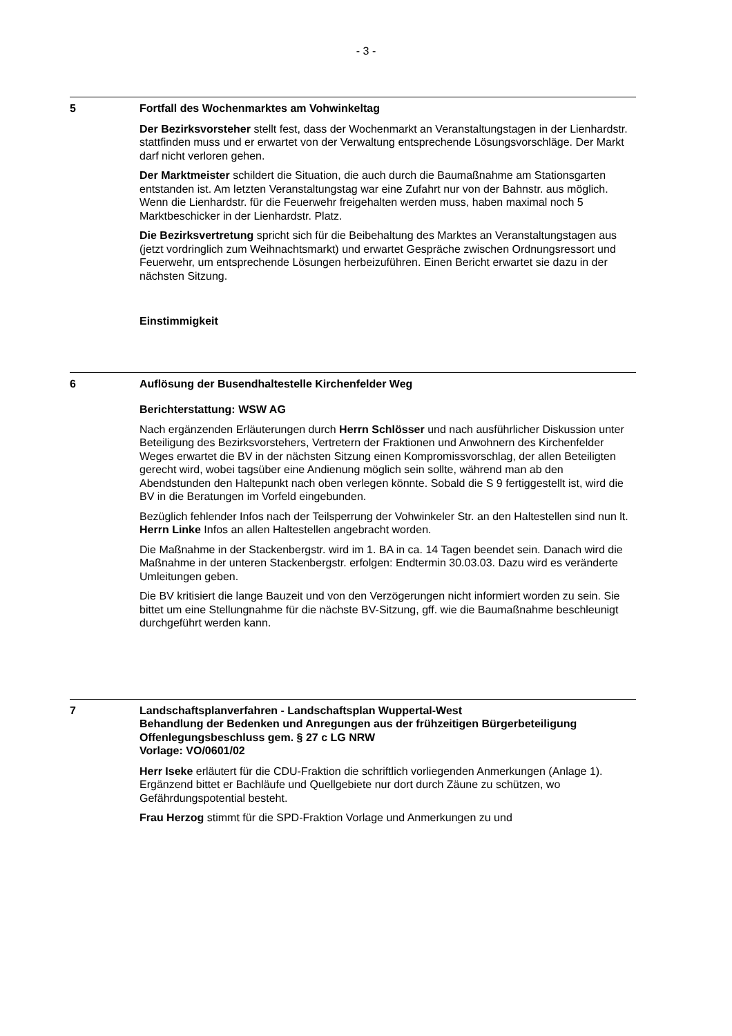- 3 -
5 Fortfall des Wochenmarktes am Vohwinkeltag
Der Bezirksvorsteher stellt fest, dass der Wochenmarkt an Veranstaltungstagen in der Lienhardstr. stattfinden muss und er erwartet von der Verwaltung entsprechende Lösungsvorschläge. Der Markt darf nicht verloren gehen.
Der Marktmeister schildert die Situation, die auch durch die Baumaßnahme am Stationsgarten entstanden ist. Am letzten Veranstaltungstag war eine Zufahrt nur von der Bahnstr. aus möglich. Wenn die Lienhardstr. für die Feuerwehr freigehalten werden muss, haben maximal noch 5 Marktbeschicker in der Lienhardstr. Platz.
Die Bezirksvertretung spricht sich für die Beibehaltung des Marktes an Veranstaltungstagen aus (jetzt vordringlich zum Weihnachtsmarkt) und erwartet Gespräche zwischen Ordnungsressort und Feuerwehr, um entsprechende Lösungen herbeizuführen. Einen Bericht erwartet sie dazu in der nächsten Sitzung.
Einstimmigkeit
6 Auflösung der Busendhaltestelle Kirchenfelder Weg
Berichterstattung: WSW AG
Nach ergänzenden Erläuterungen durch Herrn Schlösser und nach ausführlicher Diskussion unter Beteiligung des Bezirksvorstehers, Vertretern der Fraktionen und Anwohnern des Kirchenfelder Weges erwartet die BV in der nächsten Sitzung einen Kompromissvorschlag, der allen Beteiligten gerecht wird, wobei tagsüber eine Andienung möglich sein sollte, während man ab den Abendstunden den Haltepunkt nach oben verlegen könnte. Sobald die S 9 fertiggestellt ist, wird die BV in die Beratungen im Vorfeld eingebunden.
Bezüglich fehlender Infos nach der Teilsperrung der Vohwinkeler Str. an den Haltestellen sind nun lt. Herrn Linke Infos an allen Haltestellen angebracht worden.
Die Maßnahme in der Stackenbergstr. wird im 1. BA in ca. 14 Tagen beendet sein. Danach wird die Maßnahme in der unteren Stackenbergstr. erfolgen: Endtermin 30.03.03. Dazu wird es veränderte Umleitungen geben.
Die BV kritisiert die lange Bauzeit und von den Verzögerungen nicht informiert worden zu sein. Sie bittet um eine Stellungnahme für die nächste BV-Sitzung, gff. wie die Baumaßnahme beschleunigt durchgeführt werden kann.
7 Landschaftsplanverfahren - Landschaftsplan Wuppertal-West
Behandlung der Bedenken und Anregungen aus der frühzeitigen Bürgerbeteiligung
Offenlegungsbeschluss gem. § 27 c LG NRW
Vorlage: VO/0601/02
Herr Iseke erläutert für die CDU-Fraktion die schriftlich vorliegenden Anmerkungen (Anlage 1). Ergänzend bittet er Bachläufe und Quellgebiete nur dort durch Zäune zu schützen, wo Gefährdungspotential besteht.
Frau Herzog stimmt für die SPD-Fraktion Vorlage und Anmerkungen zu und